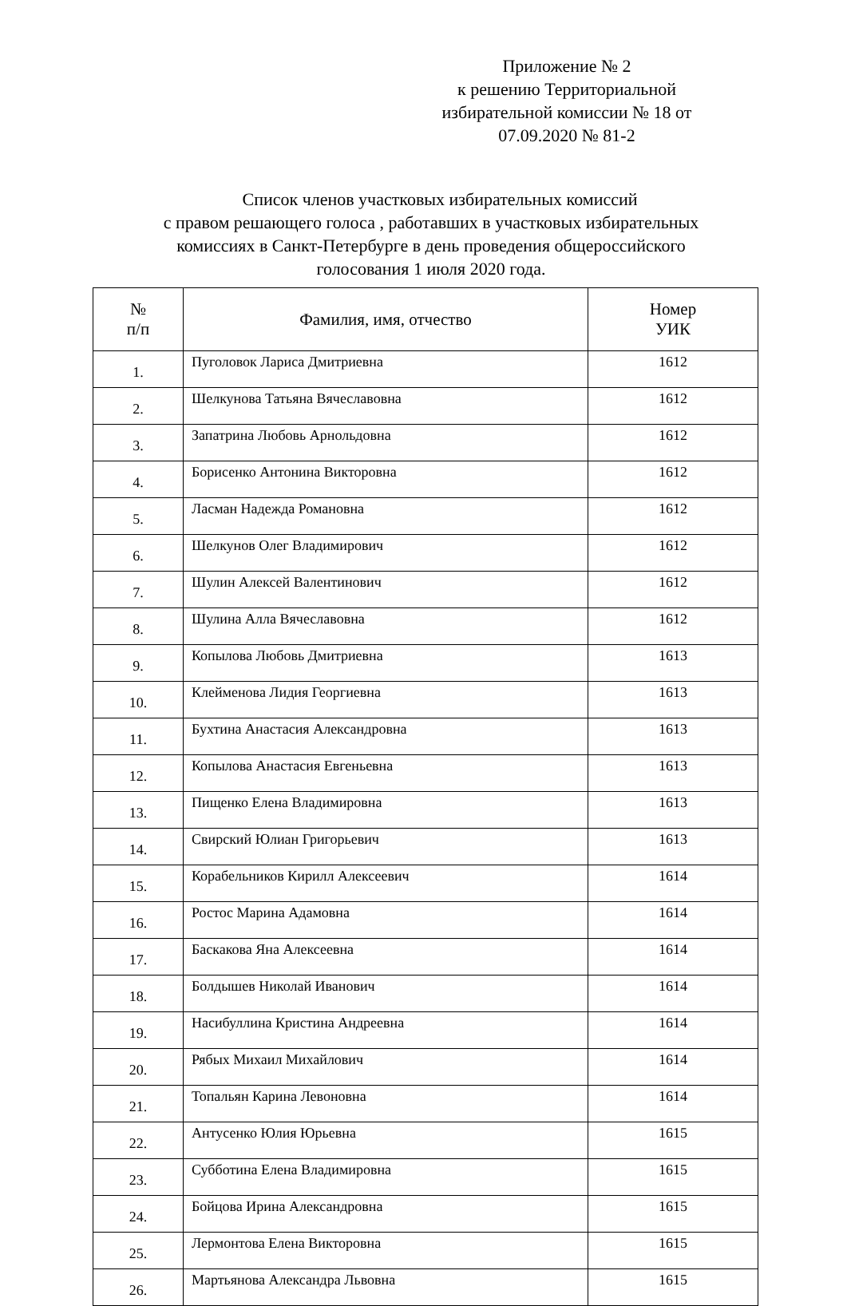Приложение № 2
к решению Территориальной
избирательной комиссии № 18 от
07.09.2020 № 81-2
Список членов участковых избирательных комиссий
с правом решающего голоса , работавших в участковых избирательных
комиссиях в Санкт-Петербурге в день проведения общероссийского
голосования 1 июля 2020 года.
| № п/п | Фамилия, имя, отчество | Номер УИК |
| --- | --- | --- |
| 1. | Пуголовок Лариса Дмитриевна | 1612 |
| 2. | Шелкунова Татьяна Вячеславовна | 1612 |
| 3. | Запатрина Любовь Арнольдовна | 1612 |
| 4. | Борисенко Антонина Викторовна | 1612 |
| 5. | Ласман Надежда Романовна | 1612 |
| 6. | Шелкунов Олег Владимирович | 1612 |
| 7. | Шулин Алексей Валентинович | 1612 |
| 8. | Шулина Алла Вячеславовна | 1612 |
| 9. | Копылова Любовь Дмитриевна | 1613 |
| 10. | Клейменова Лидия Георгиевна | 1613 |
| 11. | Бухтина Анастасия Александровна | 1613 |
| 12. | Копылова Анастасия Евгеньевна | 1613 |
| 13. | Пищенко Елена Владимировна | 1613 |
| 14. | Свирский Юлиан Григорьевич | 1613 |
| 15. | Корабельников Кирилл Алексеевич | 1614 |
| 16. | Ростос Марина Адамовна | 1614 |
| 17. | Баскакова Яна Алексеевна | 1614 |
| 18. | Болдышев Николай Иванович | 1614 |
| 19. | Насибуллина Кристина Андреевна | 1614 |
| 20. | Рябых Михаил Михайлович | 1614 |
| 21. | Топальян Карина Левоновна | 1614 |
| 22. | Антусенко Юлия Юрьевна | 1615 |
| 23. | Субботина Елена Владимировна | 1615 |
| 24. | Бойцова Ирина Александровна | 1615 |
| 25. | Лермонтова Елена Викторовна | 1615 |
| 26. | Мартьянова Александра Львовна | 1615 |